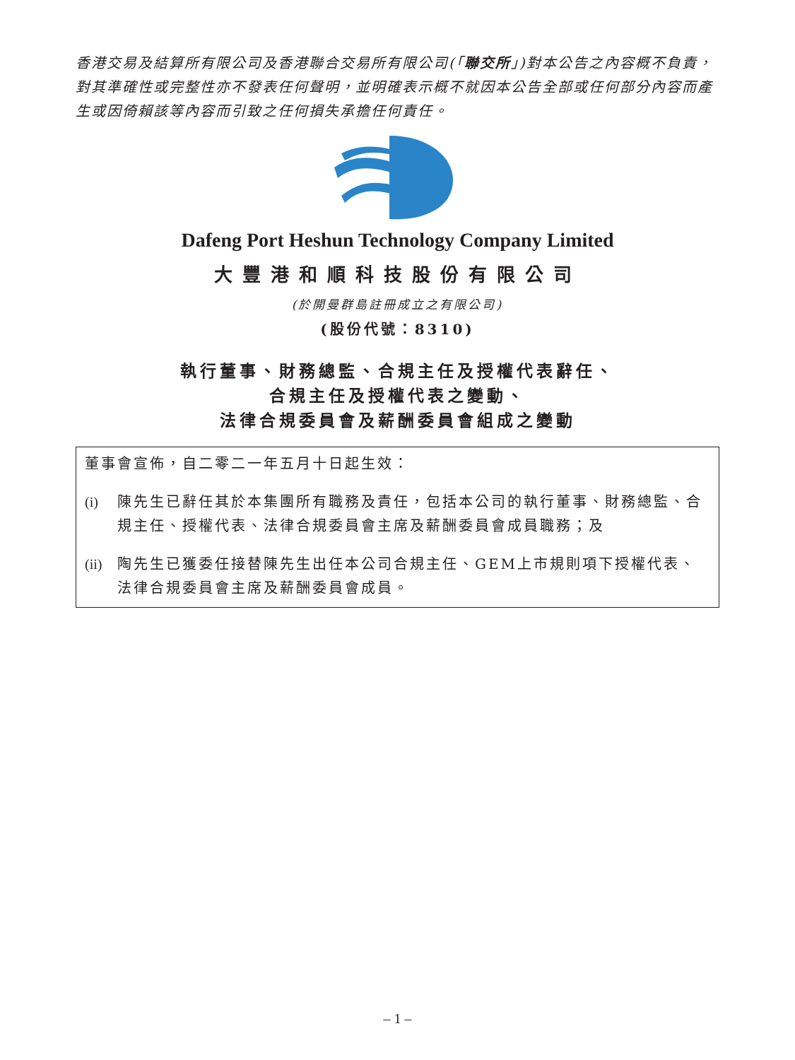香港交易及結算所有限公司及香港聯合交易所有限公司(「聯交所」)對本公告之內容概不負責，對其準確性或完整性亦不發表任何聲明，並明確表示概不就因本公告全部或任何部分內容而產生或因倚賴該等內容而引致之任何損失承擔任何責任。
Dafeng Port Heshun Technology Company Limited
大豐港和順科技股份有限公司
(於開曼群島註冊成立之有限公司)
(股份代號：8310)
執行董事、財務總監、合規主任及授權代表辭任、
合規主任及授權代表之變動、
法律合規委員會及薪酬委員會組成之變動
董事會宣佈，自二零二一年五月十日起生效：
(i) 陳先生已辭任其於本集團所有職務及責任，包括本公司的執行董事、財務總監、合規主任、授權代表、法律合規委員會主席及薪酬委員會成員職務；及
(ii) 陶先生已獲委任接替陳先生出任本公司合規主任、GEM上市規則項下授權代表、法律合規委員會主席及薪酬委員會成員。
– 1 –